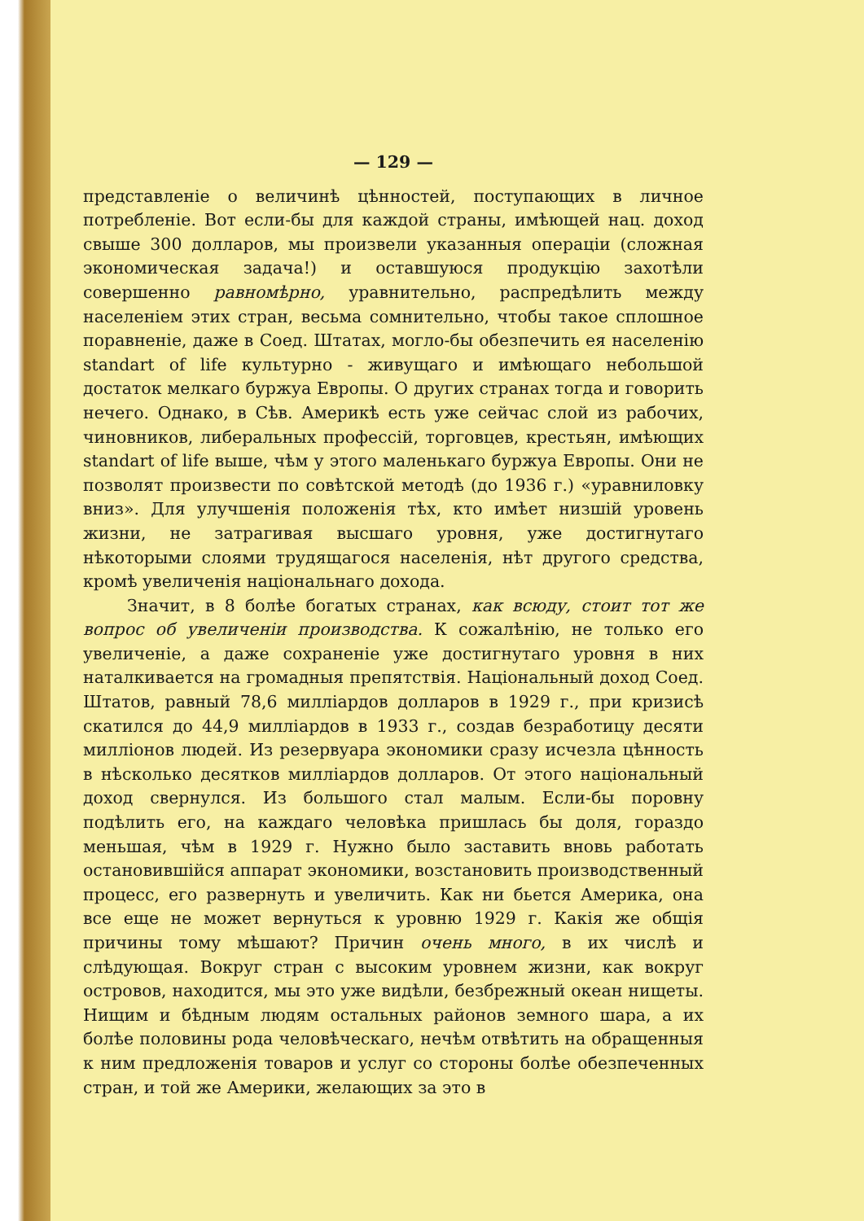— 129 —
представленіе о величинѣ цѣнностей, поступающих в личное потребленіе. Вот если-бы для каждой страны, имѣющей нац. доход свыше 300 долларов, мы произвели указанныя операціи (сложная экономическая задача!) и оставшуюся продукцію захотѣли совершенно равномѣрно, уравнительно, распредѣлить между населеніем этих стран, весьма сомнительно, чтобы такое сплошное поравненіе, даже в Соед. Штатах, могло-бы обезпечить ея населенію standart of life культурно - живущаго и имѣющаго небольшой достаток мелкаго буржуа Европы. О других странах тогда и говорить нечего. Однако, в Сѣв. Америкѣ есть уже сейчас слой из рабочих, чиновников, либеральных профессій, торговцев, крестьян, имѣющих standart of life выше, чѣм у этого маленькаго буржуа Европы. Они не позволят произвести по совѣтской методѣ (до 1936 г.) «уравниловку вниз». Для улучшенія положенія тѣх, кто имѣет низшій уровень жизни, не затрагивая высшаго уровня, уже достигнутаго нѣкоторыми слоями трудящагося населенія, нѣт другого средства, кромѣ увеличенія національнаго дохода.
Значит, в 8 болѣе богатых странах, как всюду, стоит тот же вопрос об увеличеніи производства. К сожалѣнію, не только его увеличеніе, а даже сохраненіе уже достигнутаго уровня в них наталкивается на громадныя препятствія. Національный доход Соед. Штатов, равный 78,6 милліардов долларов в 1929 г., при кризисѣ скатился до 44,9 милліардов в 1933 г., создав безработицу десяти милліонов людей. Из резервуара экономики сразу исчезла цѣнность в нѣсколько десятков милліардов долларов. От этого національный доход свернулся. Из большого стал малым. Если-бы поровну подѣлить его, на каждаго человѣка пришлась бы доля, гораздо меньшая, чѣм в 1929 г. Нужно было заставить вновь работать остановившійся аппарат экономики, возстановить производственный процесс, его развернуть и увеличить. Как ни бьется Америка, она все еще не может вернуться к уровню 1929 г. Какія же общія причины тому мѣшают? Причин очень много, в их числѣ и слѣдующая. Вокруг стран с высоким уровнем жизни, как вокруг островов, находится, мы это уже видѣли, безбрежный океан нищеты. Нищим и бѣдным людям остальных районов земного шара, а их болѣе половины рода человѣческаго, нечѣм отвѣтить на обращенныя к ним предложенія товаров и услуг со стороны болѣе обезпеченных стран, и той же Америки, желающих за это в